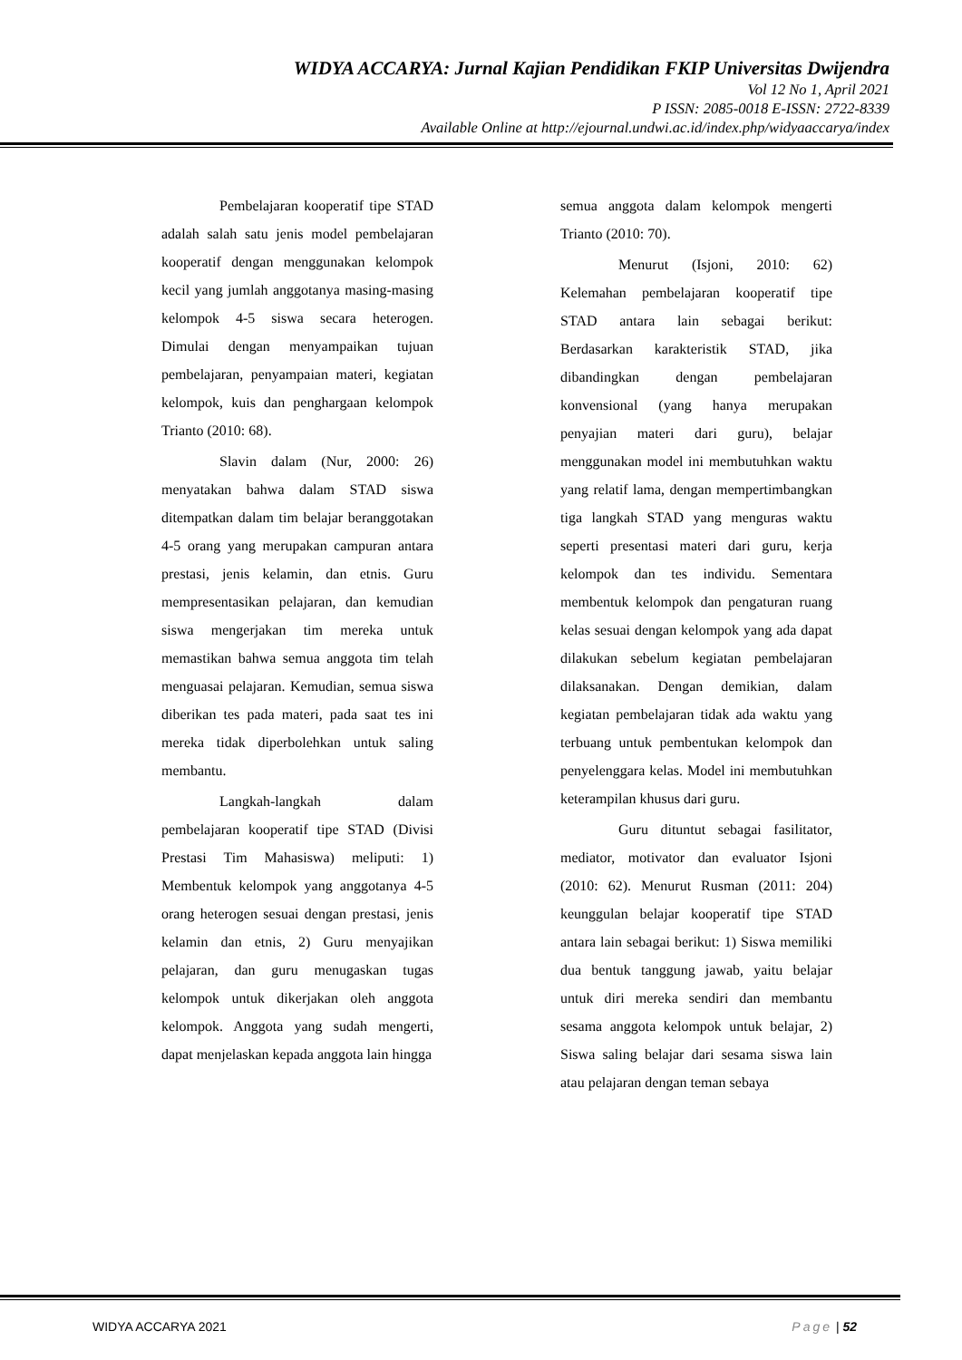WIDYA ACCARYA: Jurnal Kajian Pendidikan FKIP Universitas Dwijendra
Vol 12 No 1, April 2021
P ISSN: 2085-0018 E-ISSN: 2722-8339
Available Online at http://ejournal.undwi.ac.id/index.php/widyaaccarya/index
Pembelajaran kooperatif tipe STAD adalah salah satu jenis model pembelajaran kooperatif dengan menggunakan kelompok kecil yang jumlah anggotanya masing-masing kelompok 4-5 siswa secara heterogen. Dimulai dengan menyampaikan tujuan pembelajaran, penyampaian materi, kegiatan kelompok, kuis dan penghargaan kelompok Trianto (2010: 68).
Slavin dalam (Nur, 2000: 26) menyatakan bahwa dalam STAD siswa ditempatkan dalam tim belajar beranggotakan 4-5 orang yang merupakan campuran antara prestasi, jenis kelamin, dan etnis. Guru mempresentasikan pelajaran, dan kemudian siswa mengerjakan tim mereka untuk memastikan bahwa semua anggota tim telah menguasai pelajaran. Kemudian, semua siswa diberikan tes pada materi, pada saat tes ini mereka tidak diperbolehkan untuk saling membantu.
Langkah-langkah dalam pembelajaran kooperatif tipe STAD (Divisi Prestasi Tim Mahasiswa) meliputi: 1) Membentuk kelompok yang anggotanya 4-5 orang heterogen sesuai dengan prestasi, jenis kelamin dan etnis, 2) Guru menyajikan pelajaran, dan guru menugaskan tugas kelompok untuk dikerjakan oleh anggota kelompok. Anggota yang sudah mengerti, dapat menjelaskan kepada anggota lain hingga
semua anggota dalam kelompok mengerti Trianto (2010: 70).
Menurut (Isjoni, 2010: 62) Kelemahan pembelajaran kooperatif tipe STAD antara lain sebagai berikut: Berdasarkan karakteristik STAD, jika dibandingkan dengan pembelajaran konvensional (yang hanya merupakan penyajian materi dari guru), belajar menggunakan model ini membutuhkan waktu yang relatif lama, dengan mempertimbangkan tiga langkah STAD yang menguras waktu seperti presentasi materi dari guru, kerja kelompok dan tes individu. Sementara membentuk kelompok dan pengaturan ruang kelas sesuai dengan kelompok yang ada dapat dilakukan sebelum kegiatan pembelajaran dilaksanakan. Dengan demikian, dalam kegiatan pembelajaran tidak ada waktu yang terbuang untuk pembentukan kelompok dan penyelenggara kelas. Model ini membutuhkan keterampilan khusus dari guru.
Guru dituntut sebagai fasilitator, mediator, motivator dan evaluator Isjoni (2010: 62). Menurut Rusman (2011: 204) keunggulan belajar kooperatif tipe STAD antara lain sebagai berikut: 1) Siswa memiliki dua bentuk tanggung jawab, yaitu belajar untuk diri mereka sendiri dan membantu sesama anggota kelompok untuk belajar, 2) Siswa saling belajar dari sesama siswa lain atau pelajaran dengan teman sebaya
WIDYA ACCARYA 2021 Page | 52